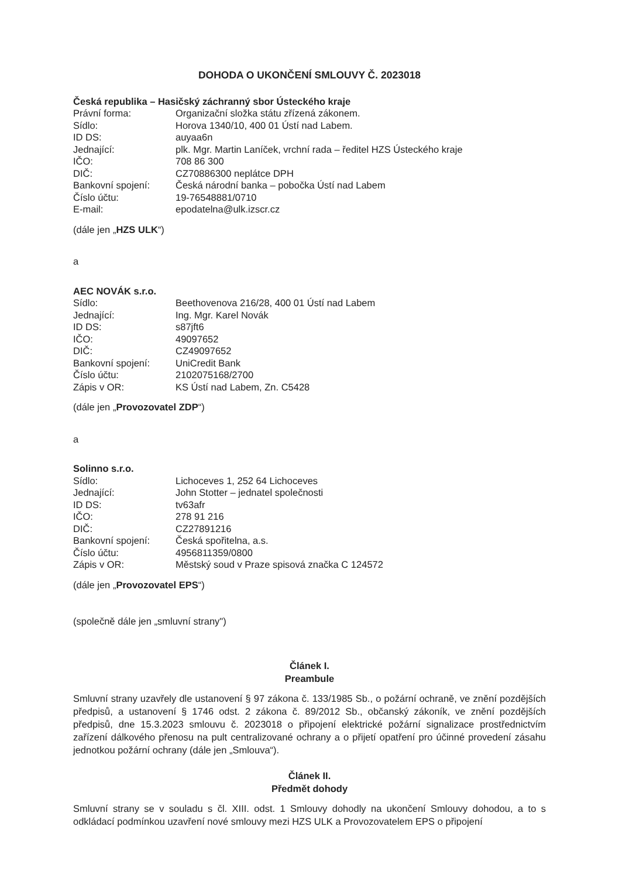DOHODA O UKONČENÍ SMLOUVY Č. 2023018
Česká republika – Hasičský záchranný sbor Ústeckého kraje
| Právní forma: | Organizační složka státu zřízená zákonem. |
| Sídlo: | Horova 1340/10, 400 01 Ústí nad Labem. |
| ID DS: | auyaa6n |
| Jednající: | plk. Mgr. Martin Laníček, vrchní rada – ředitel HZS Ústeckého kraje |
| IČO: | 708 86 300 |
| DIČ: | CZ70886300 neplátce DPH |
| Bankovní spojení: | Česká národní banka – pobočka Ústí nad Labem |
| Číslo účtu: | 19-76548881/0710 |
| E-mail: | epodatelna@ulk.izscr.cz |
(dále jen „HZS ULK“)
a
AEC NOVÁK s.r.o.
| Sídlo: | Beethovenova 216/28, 400 01 Ústí nad Labem |
| Jednající: | Ing. Mgr. Karel Novák |
| ID DS: | s87jft6 |
| IČO: | 49097652 |
| DIČ: | CZ49097652 |
| Bankovní spojení: | UniCredit Bank |
| Číslo účtu: | 2102075168/2700 |
| Zápis v OR: | KS Ústí nad Labem, Zn. C5428 |
(dále jen „Provozovatel ZDP“)
a
Solinno s.r.o.
| Sídlo: | Lichoceves 1, 252 64 Lichoceves |
| Jednající: | John Stotter – jednatel společnosti |
| ID DS: | tv63afr |
| IČO: | 278 91 216 |
| DIČ: | CZ27891216 |
| Bankovní spojení: | Česká spořitelna, a.s. |
| Číslo účtu: | 4956811359/0800 |
| Zápis v OR: | Městský soud v Praze spisová značka C 124572 |
(dále jen „Provozovatel EPS“)
(společně dále jen „smluvní strany")
Článek I.
Preambule
Smluvní strany uzavřely dle ustanovení § 97 zákona č. 133/1985 Sb., o požární ochraně, ve znění pozdějších předpisů, a ustanovení § 1746 odst. 2 zákona č. 89/2012 Sb., občanský zákoník, ve znění pozdějších předpisů, dne 15.3.2023 smlouvu č. 2023018 o připojení elektrické požární signalizace prostřednictvím zařízení dálkového přenosu na pult centralizované ochrany a o přijetí opatření pro účinné provedení zásahu jednotkou požární ochrany (dále jen „Smlouva“).
Článek II.
Předmět dohody
Smluvní strany se v souladu s čl. XIII. odst. 1 Smlouvy dohodly na ukončení Smlouvy dohodou, a to s odkládací podmínkou uzavření nové smlouvy mezi HZS ULK a Provozovatelem EPS o připojení